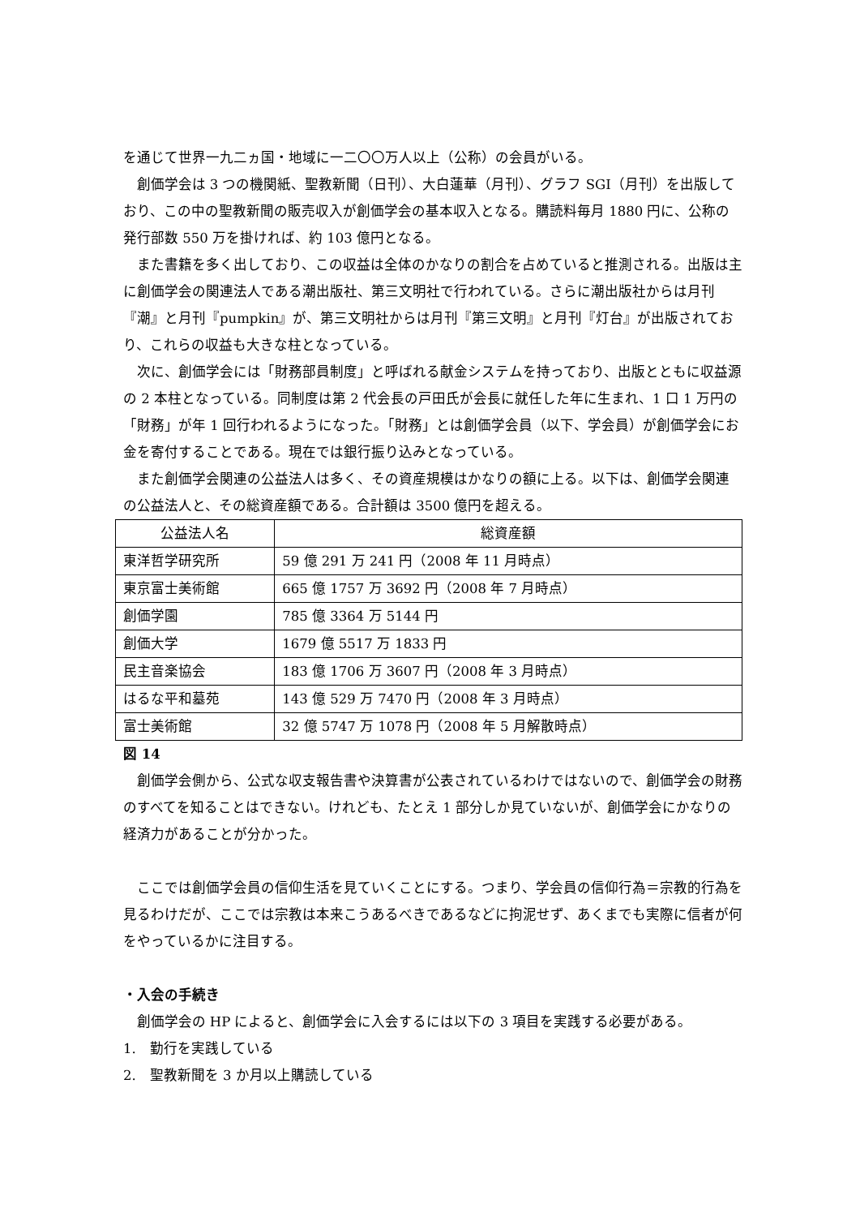を通じて世界一九二ヵ国・地域に一二〇〇万人以上（公称）の会員がいる。
創価学会は 3 つの機関紙、聖教新聞（日刊）、大白蓮華（月刊）、グラフ SGI（月刊）を出版しており、この中の聖教新聞の販売収入が創価学会の基本収入となる。購読料毎月 1880 円に、公称の発行部数 550 万を掛ければ、約 103 億円となる。
また書籍を多く出しており、この収益は全体のかなりの割合を占めていると推測される。出版は主に創価学会の関連法人である潮出版社、第三文明社で行われている。さらに潮出版社からは月刊『潮』と月刊『pumpkin』が、第三文明社からは月刊『第三文明』と月刊『灯台』が出版されており、これらの収益も大きな柱となっている。
次に、創価学会には「財務部員制度」と呼ばれる献金システムを持っており、出版とともに収益源の 2 本柱となっている。同制度は第 2 代会長の戸田氏が会長に就任した年に生まれ、1 口 1 万円の「財務」が年 1 回行われるようになった。「財務」とは創価学会員（以下、学会員）が創価学会にお金を寄付することである。現在では銀行振り込みとなっている。
また創価学会関連の公益法人は多く、その資産規模はかなりの額に上る。以下は、創価学会関連の公益法人と、その総資産額である。合計額は 3500 億円を超える。
| 公益法人名 | 総資産額 |
| --- | --- |
| 東洋哲学研究所 | 59 億 291 万 241 円（2008 年 11 月時点） |
| 東京富士美術館 | 665 億 1757 万 3692 円（2008 年 7 月時点） |
| 創価学園 | 785 億 3364 万 5144 円 |
| 創価大学 | 1679 億 5517 万 1833 円 |
| 民主音楽協会 | 183 億 1706 万 3607 円（2008 年 3 月時点） |
| はるな平和墓苑 | 143 億 529 万 7470 円（2008 年 3 月時点） |
| 富士美術館 | 32 億 5747 万 1078 円（2008 年 5 月解散時点） |
図 14
創価学会側から、公式な収支報告書や決算書が公表されているわけではないので、創価学会の財務のすべてを知ることはできない。けれども、たとえ 1 部分しか見ていないが、創価学会にかなりの経済力があることが分かった。
ここでは創価学会員の信仰生活を見ていくことにする。つまり、学会員の信仰行為＝宗教的行為を見るわけだが、ここでは宗教は本来こうあるべきであるなどに拘泥せず、あくまでも実際に信者が何をやっているかに注目する。
・入会の手続き
創価学会の HP によると、創価学会に入会するには以下の 3 項目を実践する必要がある。
1.　勤行を実践している
2.　聖教新聞を 3 か月以上購読している